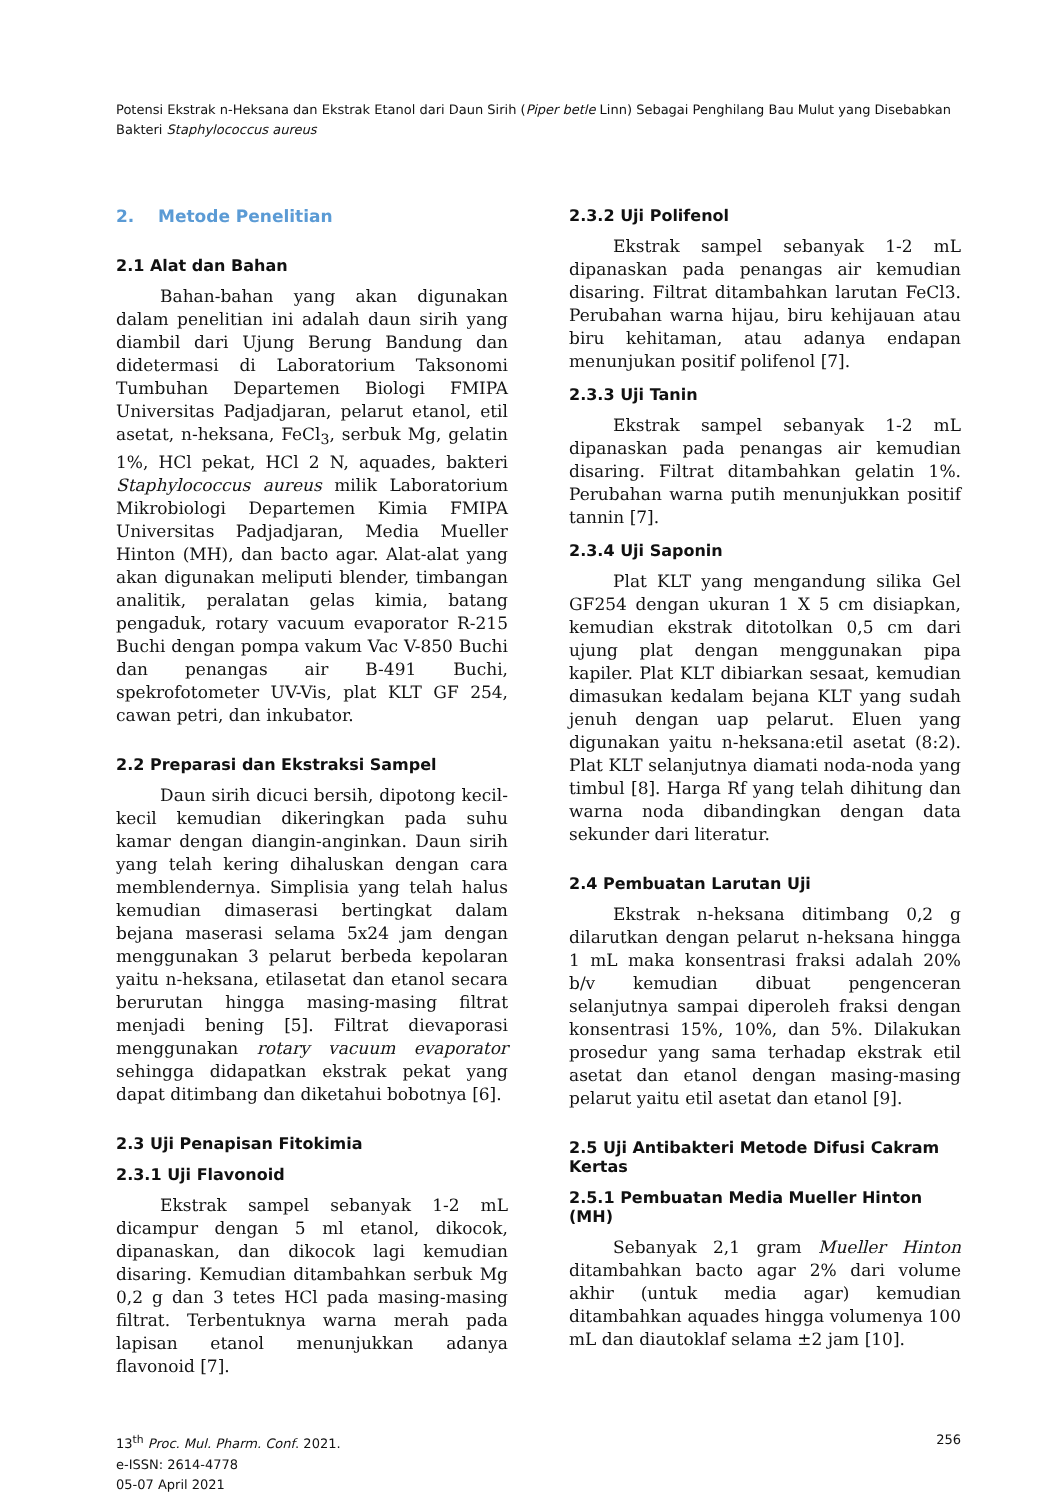Potensi Ekstrak n-Heksana dan Ekstrak Etanol dari Daun Sirih (Piper betle Linn) Sebagai Penghilang Bau Mulut yang Disebabkan Bakteri Staphylococcus aureus
2. Metode Penelitian
2.1 Alat dan Bahan
Bahan-bahan yang akan digunakan dalam penelitian ini adalah daun sirih yang diambil dari Ujung Berung Bandung dan didetermasi di Laboratorium Taksonomi Tumbuhan Departemen Biologi FMIPA Universitas Padjadjaran, pelarut etanol, etil asetat, n-heksana, FeCl<sub>3</sub>, serbuk Mg, gelatin 1%, HCl pekat, HCl 2 N, aquades, bakteri Staphylococcus aureus milik Laboratorium Mikrobiologi Departemen Kimia FMIPA Universitas Padjadjaran, Media Mueller Hinton (MH), dan bacto agar. Alat-alat yang akan digunakan meliputi blender, timbangan analitik, peralatan gelas kimia, batang pengaduk, rotary vacuum evaporator R-215 Buchi dengan pompa vakum Vac V-850 Buchi dan penangas air B-491 Buchi, spekrofotometer UV-Vis, plat KLT GF 254, cawan petri, dan inkubator.
2.2 Preparasi dan Ekstraksi Sampel
Daun sirih dicuci bersih, dipotong kecil-kecil kemudian dikeringkan pada suhu kamar dengan diangin-anginkan. Daun sirih yang telah kering dihaluskan dengan cara memblendernya. Simplisia yang telah halus kemudian dimaserasi bertingkat dalam bejana maserasi selama 5x24 jam dengan menggunakan 3 pelarut berbeda kepolaran yaitu n-heksana, etilasetat dan etanol secara berurutan hingga masing-masing filtrat menjadi bening [5]. Filtrat dievaporasi menggunakan rotary vacuum evaporator sehingga didapatkan ekstrak pekat yang dapat ditimbang dan diketahui bobotnya [6].
2.3 Uji Penapisan Fitokimia
2.3.1 Uji Flavonoid
Ekstrak sampel sebanyak 1-2 mL dicampur dengan 5 ml etanol, dikocok, dipanaskan, dan dikocok lagi kemudian disaring. Kemudian ditambahkan serbuk Mg 0,2 g dan 3 tetes HCl pada masing-masing filtrat. Terbentuknya warna merah pada lapisan etanol menunjukkan adanya flavonoid [7].
2.3.2 Uji Polifenol
Ekstrak sampel sebanyak 1-2 mL dipanaskan pada penangas air kemudian disaring. Filtrat ditambahkan larutan FeCl3. Perubahan warna hijau, biru kehijauan atau biru kehitaman, atau adanya endapan menunjukan positif polifenol [7].
2.3.3 Uji Tanin
Ekstrak sampel sebanyak 1-2 mL dipanaskan pada penangas air kemudian disaring. Filtrat ditambahkan gelatin 1%. Perubahan warna putih menunjukkan positif tannin [7].
2.3.4 Uji Saponin
Plat KLT yang mengandung silika Gel GF254 dengan ukuran 1 X 5 cm disiapkan, kemudian ekstrak ditotolkan 0,5 cm dari ujung plat dengan menggunakan pipa kapiler. Plat KLT dibiarkan sesaat, kemudian dimasukan kedalam bejana KLT yang sudah jenuh dengan uap pelarut. Eluen yang digunakan yaitu n-heksana:etil asetat (8:2). Plat KLT selanjutnya diamati noda-noda yang timbul [8]. Harga Rf yang telah dihitung dan warna noda dibandingkan dengan data sekunder dari literatur.
2.4 Pembuatan Larutan Uji
Ekstrak n-heksana ditimbang 0,2 g dilarutkan dengan pelarut n-heksana hingga 1 mL maka konsentrasi fraksi adalah 20% b/v kemudian dibuat pengenceran selanjutnya sampai diperoleh fraksi dengan konsentrasi 15%, 10%, dan 5%. Dilakukan prosedur yang sama terhadap ekstrak etil asetat dan etanol dengan masing-masing pelarut yaitu etil asetat dan etanol [9].
2.5 Uji Antibakteri Metode Difusi Cakram Kertas
2.5.1 Pembuatan Media Mueller Hinton (MH)
Sebanyak 2,1 gram Mueller Hinton ditambahkan bacto agar 2% dari volume akhir (untuk media agar) kemudian ditambahkan aquades hingga volumenya 100 mL dan diautoklaf selama ±2 jam [10].
13<sup>th</sup> Proc. Mul. Pharm. Conf. 2021.
e-ISSN: 2614-4778
05-07 April 2021
256